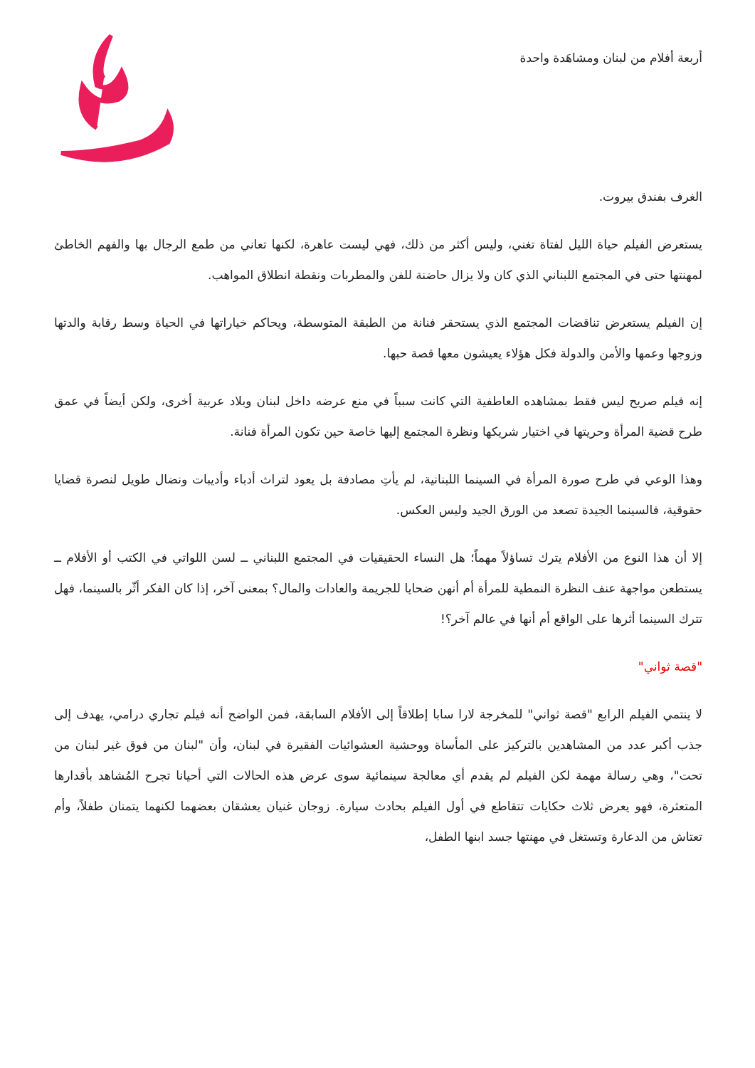أربعة أفلام من لبنان ومشاهَدة واحدة
الغرف بفندق بيروت.
يستعرض الفيلم حياة الليل لفتاة تغني، وليس أكثر من ذلك، فهي ليست عاهرة، لكنها تعاني من طمع الرجال بها والفهم الخاطئ لمهنتها حتى في المجتمع اللبناني الذي كان ولا يزال حاضنة للفن والمطربات ونقطة انطلاق المواهب.
إن الفيلم يستعرض تناقضات المجتمع الذي يستحقر فنانة من الطبقة المتوسطة، ويحاكم خياراتها في الحياة وسط رقابة والدتها وزوجها وعمها والأمن والدولة فكل هؤلاء يعيشون معها قصة حبها.
إنه فيلم صريح ليس فقط بمشاهده العاطفية التي كانت سبباً في منع عرضه داخل لبنان وبلاد عربية أخرى، ولكن أيضاً في عمق طرح قضية المرأة وحريتها في اختيار شريكها ونظرة المجتمع إليها خاصة حين تكون المرأة فنانة.
وهذا الوعي في طرح صورة المرأة في السينما اللبنانية، لم يأتِ مصادفة بل يعود لتراث أدباء وأديبات ونضال طويل لنصرة قضايا حقوقية، فالسينما الجيدة تصعد من الورق الجيد وليس العكس.
إلا أن هذا النوع من الأفلام يترك تساؤلاً مهماً؛ هل النساء الحقيقيات في المجتمع اللبناني ــ لسن اللواتي في الكتب أو الأفلام ــ يستطعن مواجهة عنف النظرة النمطية للمرأة أم أنهن ضحايا للجريمة والعادات والمال؟ بمعنى آخر، إذا كان الفكر أثّر بالسينما، فهل تترك السينما أثرها على الواقع أم أنها في عالم آخر؟!
"قصة ثواني"
لا ينتمي الفيلم الرابع "قصة ثواني" للمخرجة لارا سابا إطلاقاً إلى الأفلام السابقة، فمن الواضح أنه فيلم تجاري درامي، يهدف إلى جذب أكبر عدد من المشاهدين بالتركيز على المأساة ووحشية العشوائيات الفقيرة في لبنان، وأن "لبنان من فوق غير لبنان من تحت"، وهي رسالة مهمة لكن الفيلم لم يقدم أي معالجة سينمائية سوى عرض هذه الحالات التي أحيانا تجرح المُشاهد بأقدارها المتعثرة، فهو يعرض ثلاث حكايات تتقاطع في أول الفيلم بحادث سيارة. زوجان غنيان يعشقان بعضهما لكنهما يتمنان طفلاً، وأم تعتاش من الدعارة وتستغل في مهنتها جسد ابنها الطفل،